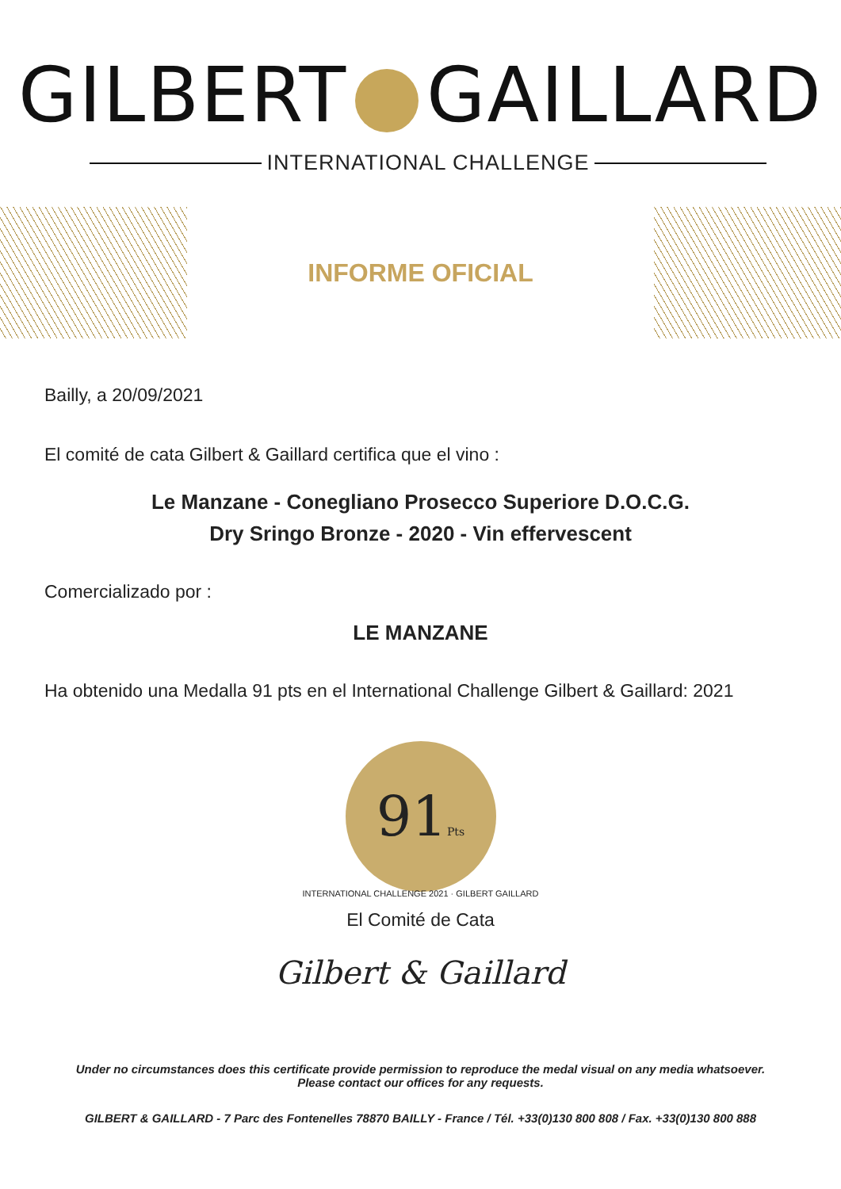GILBERT GAILLARD
INTERNATIONAL CHALLENGE
INFORME OFICIAL
Bailly, a 20/09/2021
El comité de cata Gilbert & Gaillard certifica que el vino :
Le Manzane - Conegliano Prosecco Superiore D.O.C.G.
Dry Sringo Bronze - 2020 - Vin effervescent
Comercializado por :
LE MANZANE
Ha obtenido una Medalla 91 pts en el International Challenge Gilbert & Gaillard: 2021
91Pts
INTERNATIONAL CHALLENGE 2021 · GILBERT GAILLARD
El Comité de Cata
Gilbert & Gaillard
Under no circumstances does this certificate provide permission to reproduce the medal visual on any media whatsoever.
Please contact our offices for any requests.
GILBERT & GAILLARD - 7 Parc des Fontenelles 78870 BAILLY - France / Tél. +33(0)130 800 808 / Fax. +33(0)130 800 888